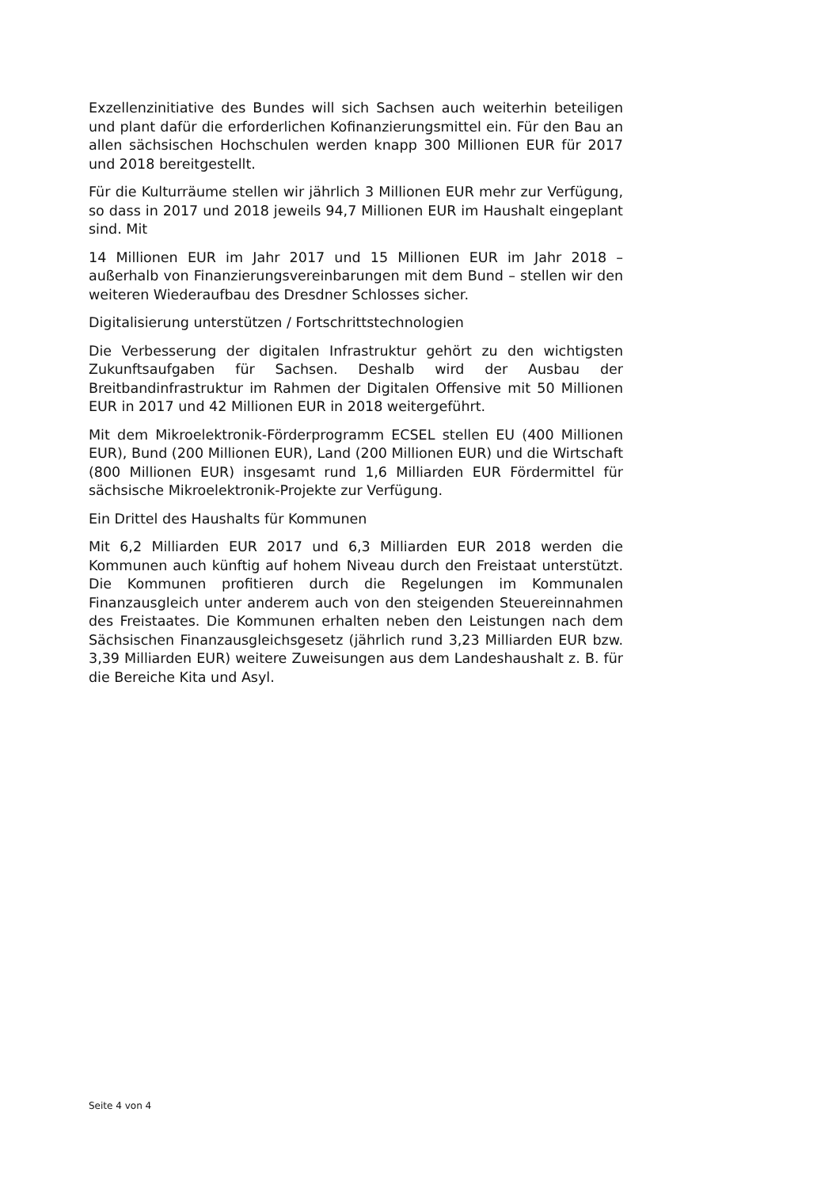Exzellenzinitiative des Bundes will sich Sachsen auch weiterhin beteiligen und plant dafür die erforderlichen Kofinanzierungsmittel ein. Für den Bau an allen sächsischen Hochschulen werden knapp 300 Millionen EUR für 2017 und 2018 bereitgestellt.
Für die Kulturräume stellen wir jährlich 3 Millionen EUR mehr zur Verfügung, so dass in 2017 und 2018 jeweils 94,7 Millionen EUR im Haushalt eingeplant sind. Mit
14 Millionen EUR im Jahr 2017 und 15 Millionen EUR im Jahr 2018 – außerhalb von Finanzierungsvereinbarungen mit dem Bund – stellen wir den weiteren Wiederaufbau des Dresdner Schlosses sicher.
Digitalisierung unterstützen / Fortschrittstechnologien
Die Verbesserung der digitalen Infrastruktur gehört zu den wichtigsten Zukunftsaufgaben für Sachsen. Deshalb wird der Ausbau der Breitbandinfrastruktur im Rahmen der Digitalen Offensive mit 50 Millionen EUR in 2017 und 42 Millionen EUR in 2018 weitergeführt.
Mit dem Mikroelektronik-Förderprogramm ECSEL stellen EU (400 Millionen EUR), Bund (200 Millionen EUR), Land (200 Millionen EUR) und die Wirtschaft (800 Millionen EUR) insgesamt rund 1,6 Milliarden EUR Fördermittel für sächsische Mikroelektronik-Projekte zur Verfügung.
Ein Drittel des Haushalts für Kommunen
Mit 6,2 Milliarden EUR 2017 und 6,3 Milliarden EUR 2018 werden die Kommunen auch künftig auf hohem Niveau durch den Freistaat unterstützt. Die Kommunen profitieren durch die Regelungen im Kommunalen Finanzausgleich unter anderem auch von den steigenden Steuereinnahmen des Freistaates. Die Kommunen erhalten neben den Leistungen nach dem Sächsischen Finanzausgleichsgesetz (jährlich rund 3,23 Milliarden EUR bzw. 3,39 Milliarden EUR) weitere Zuweisungen aus dem Landeshaushalt z. B. für die Bereiche Kita und Asyl.
Seite 4 von 4